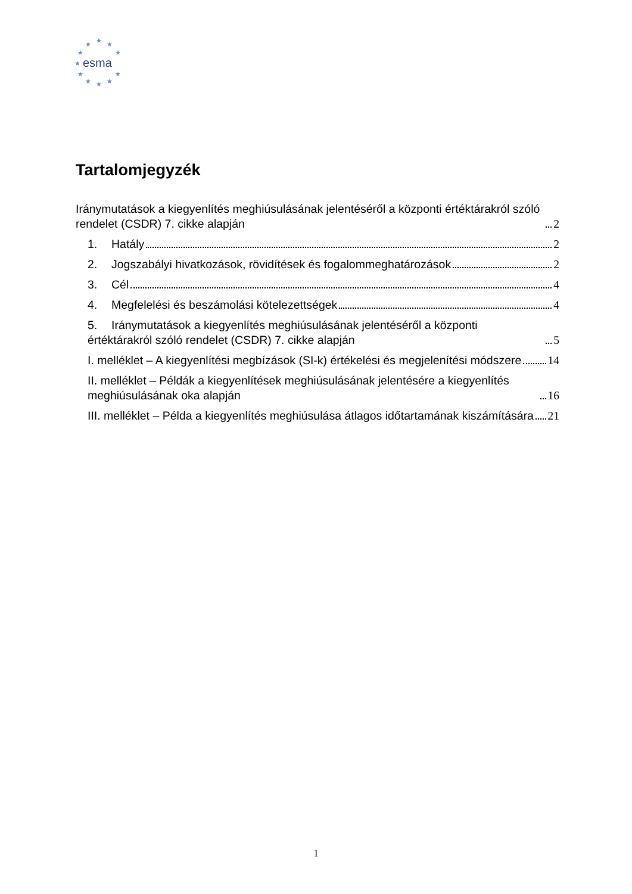★
★
★
★
★
★
★
★
★
★
★
esma
Tartalomjegyzék
Iránymutatások a kiegyenlítés meghiúsulásának jelentéséről a központi értéktárakról szóló rendelet (CSDR) 7. cikke alapján 2
1. Hatály 2
2. Jogszabályi hivatkozások, rövidítések és fogalommeghatározások 2
3. Cél 4
4. Megfelelési és beszámolási kötelezettségek 4
5. Iránymutatások a kiegyenlítés meghiúsulásának jelentéséről a központi értéktárakról szóló rendelet (CSDR) 7. cikke alapján 5
I. melléklet – A kiegyenlítési megbízások (SI-k) értékelési és megjelenítési módszere 14
II. melléklet – Példák a kiegyenlítések meghiúsulásának jelentésére a kiegyenlítés meghiúsulásának oka alapján 16
III. melléklet – Példa a kiegyenlítés meghiúsulása átlagos időtartamának kiszámítására 21
1